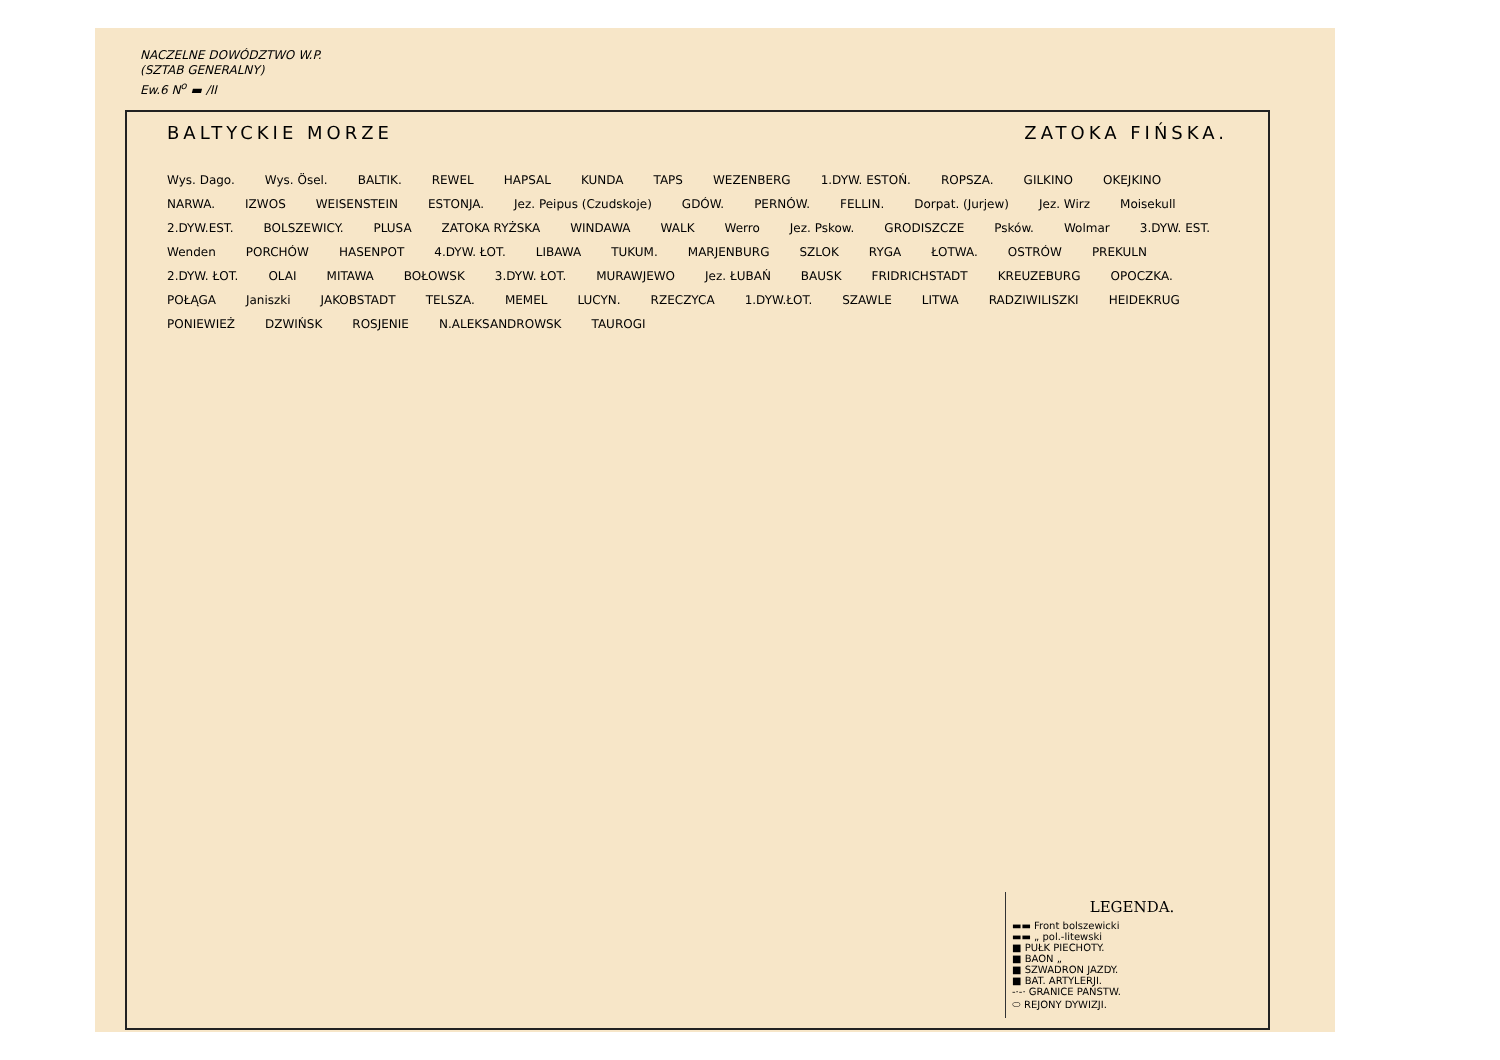NACZELNE DOWÓDZTWO W.P.
(SZTAB GENERALNY)
Ew.6 N<sup>o</sup> ▬ /II
BALTYCKIE MORZE ZATOKA FIŃSKA.
Wys. Dago. Wys. Ösel. BALTIK. REWEL HAPSAL KUNDA TAPS WEZENBERG 1.DYW. ESTOŃ. ROPSZA. GILKINO OKEJKINO NARWA. IZWOS WEISENSTEIN ESTONJA. Jez. Peipus (Czudskoje) GDÓW. PERNÓW. FELLIN. Dorpat. (Jurjew) Jez. Wirz Moisekull 2.DYW.EST. BOLSZEWICY. PLUSA ZATOKA RYŻSKA WINDAWA WALK Werro Jez. Pskow. GRODISZCZE Psków. Wolmar 3.DYW. EST. Wenden PORCHÓW HASENPOT 4.DYW. ŁOT. LIBAWA TUKUM. MARJENBURG SZLOK RYGA ŁOTWA. OSTRÓW PREKULN 2.DYW. ŁOT. OLAI MITAWA BOŁOWSK 3.DYW. ŁOT. MURAWJEWO Jez. ŁUBAŃ BAUSK FRIDRICHSTADT KREUZEBURG OPOCZKA. POŁĄGA Janiszki JAKOBSTADT TELSZA. MEMEL LUCYN. RZECZYCA 1.DYW.ŁOT. SZAWLE LITWA RADZIWILISZKI HEIDEKRUG PONIEWIEŻ DZWIŃSK ROSJENIE N.ALEKSANDROWSK TAUROGI
LEGENDA.
▬▬ Front bolszewicki
▬▬ „ pol.-litewski
■ PUŁK PIECHOTY.
■ BAON „
■ SZWADRON JAZDY.
■ BAT. ARTYLERJI.
-·-· GRANICE PAŃSTW.
⬭ REJONY DYWIZJI.